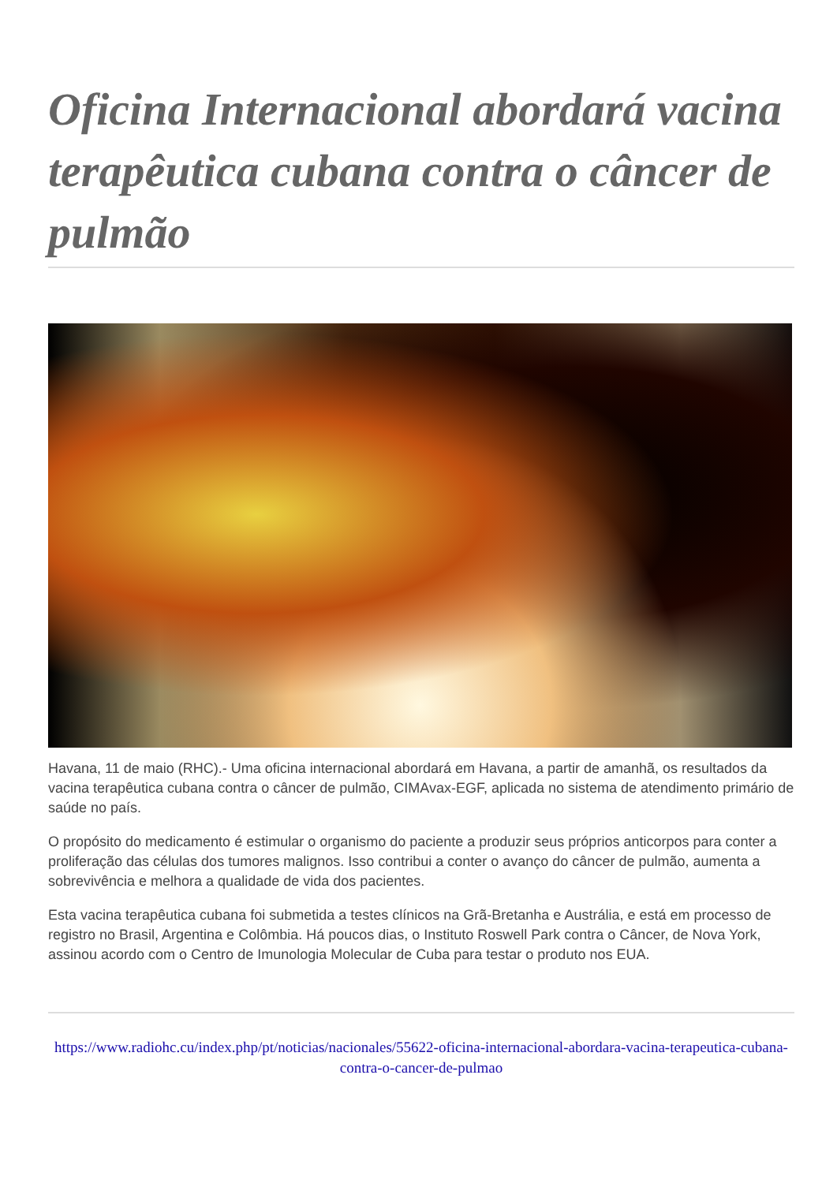Oficina Internacional abordará vacina terapêutica cubana contra o câncer de pulmão
Havana, 11 de maio (RHC).- Uma oficina internacional abordará em Havana, a partir de amanhã, os resultados da vacina terapêutica cubana contra o câncer de pulmão, CIMAvax-EGF, aplicada no sistema de atendimento primário de saúde no país.
O propósito do medicamento é estimular o organismo do paciente a produzir seus próprios anticorpos para conter a proliferação das células dos tumores malignos. Isso contribui a conter o avanço do câncer de pulmão, aumenta a sobrevivência e melhora a qualidade de vida dos pacientes.
Esta vacina terapêutica cubana foi submetida a testes clínicos na Grã-Bretanha e Austrália, e está em processo de registro no Brasil, Argentina e Colômbia. Há poucos dias, o Instituto Roswell Park contra o Câncer, de Nova York, assinou acordo com o Centro de Imunologia Molecular de Cuba para testar o produto nos EUA.
https://www.radiohc.cu/index.php/pt/noticias/nacionales/55622-oficina-internacional-abordara-vacina-terapeutica-cubana-contra-o-cancer-de-pulmao